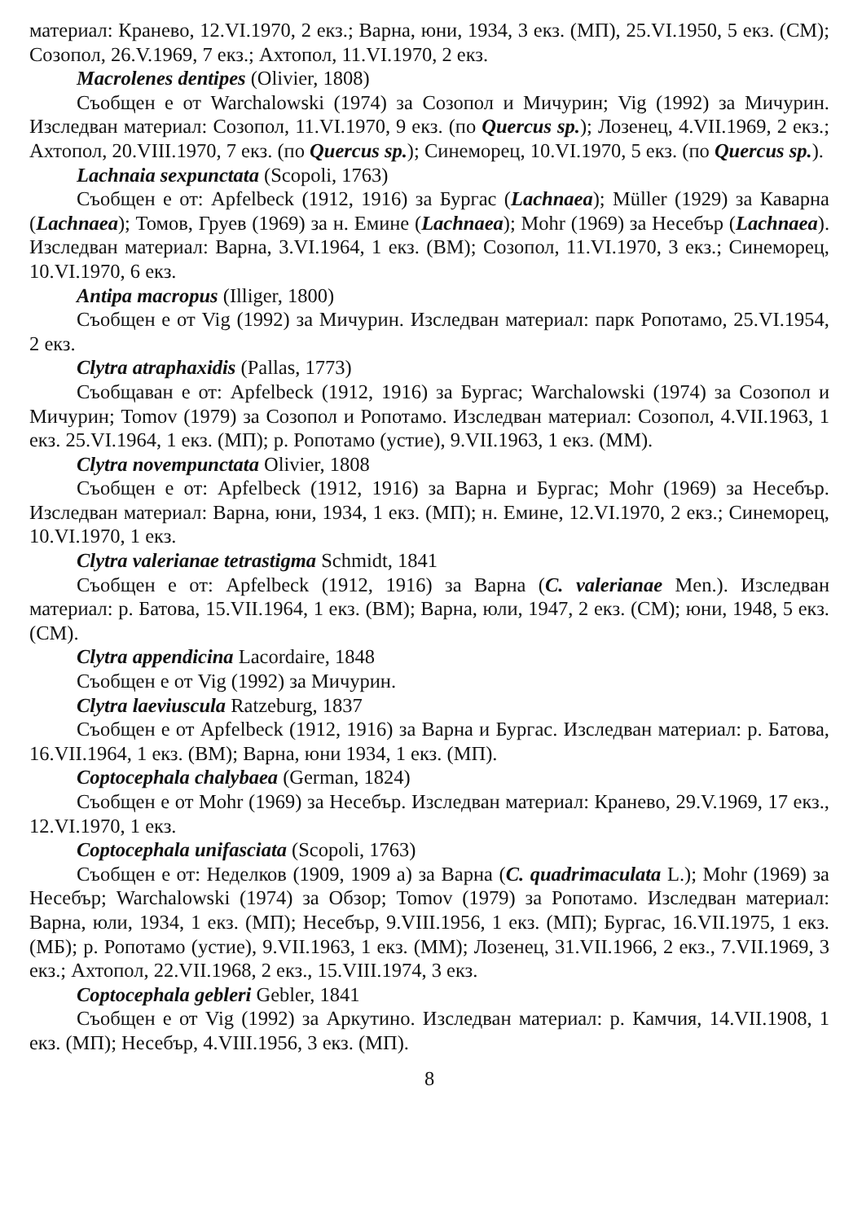материал: Кранево, 12.VI.1970, 2 екз.; Варна, юни, 1934, 3 екз. (МП), 25.VI.1950, 5 екз. (СМ); Созопол, 26.V.1969, 7 екз.; Ахтопол, 11.VI.1970, 2 екз.
Macrolenes dentipes (Olivier, 1808)
Съобщен е от Warchalowski (1974) за Созопол и Мичурин; Vig (1992) за Мичурин. Изследван материал: Созопол, 11.VI.1970, 9 екз. (по Quercus sp.); Лозенец, 4.VII.1969, 2 екз.; Ахтопол, 20.VIII.1970, 7 екз. (по Quercus sp.); Синеморец, 10.VI.1970, 5 екз. (по Quercus sp.).
Lachnaia sexpunctata (Scopoli, 1763)
Съобщен е от: Apfelbeck (1912, 1916) за Бургас (Lachnaea); Müller (1929) за Каварна (Lachnaea); Томов, Груев (1969) за н. Емине (Lachnaea); Mohr (1969) за Несебър (Lachnaea). Изследван материал: Варна, 3.VI.1964, 1 екз. (ВМ); Созопол, 11.VI.1970, 3 екз.; Синеморец, 10.VI.1970, 6 екз.
Antipa macropus (Illiger, 1800)
Съобщен е от Vig (1992) за Мичурин. Изследван материал: парк Ропотамо, 25.VI.1954, 2 екз.
Clytra atraphaxidis (Pallas, 1773)
Съобщаван е от: Apfelbeck (1912, 1916) за Бургас; Warchalowski (1974) за Созопол и Мичурин; Tomov (1979) за Созопол и Ропотамо. Изследван материал: Созопол, 4.VII.1963, 1 екз. 25.VI.1964, 1 екз. (МП); р. Ропотамо (устие), 9.VII.1963, 1 екз. (ММ).
Clytra novempunctata Olivier, 1808
Съобщен е от: Apfelbeck (1912, 1916) за Варна и Бургас; Mohr (1969) за Несебър. Изследван материал: Варна, юни, 1934, 1 екз. (МП); н. Емине, 12.VI.1970, 2 екз.; Синеморец, 10.VI.1970, 1 екз.
Clytra valerianae tetrastigma Schmidt, 1841
Съобщен е от: Apfelbeck (1912, 1916) за Варна (C. valerianae Men.). Изследван материал: р. Батова, 15.VII.1964, 1 екз. (ВМ); Варна, юли, 1947, 2 екз. (СМ); юни, 1948, 5 екз. (СМ).
Clytra appendicina Lacordaire, 1848
Съобщен е от Vig (1992) за Мичурин.
Clytra laeviuscula Ratzeburg, 1837
Съобщен е от Apfelbeck (1912, 1916) за Варна и Бургас. Изследван материал: р. Батова, 16.VII.1964, 1 екз. (ВМ); Варна, юни 1934, 1 екз. (МП).
Coptocephala chalybaea (German, 1824)
Съобщен е от Mohr (1969) за Несебър. Изследван материал: Кранево, 29.V.1969, 17 екз., 12.VI.1970, 1 екз.
Coptocephala unifasciata (Scopoli, 1763)
Съобщен е от: Неделков (1909, 1909 а) за Варна (C. quadrimaculata L.); Mohr (1969) за Несебър; Warchalowski (1974) за Обзор; Tomov (1979) за Ропотамо. Изследван материал: Варна, юли, 1934, 1 екз. (МП); Несебър, 9.VIII.1956, 1 екз. (МП); Бургас, 16.VII.1975, 1 екз. (МБ); р. Ропотамо (устие), 9.VII.1963, 1 екз. (ММ); Лозенец, 31.VII.1966, 2 екз., 7.VII.1969, 3 екз.; Ахтопол, 22.VII.1968, 2 екз., 15.VIII.1974, 3 екз.
Coptocephala gebleri Gebler, 1841
Съобщен е от Vig (1992) за Аркутино. Изследван материал: р. Камчия, 14.VII.1908, 1 екз. (МП); Несебър, 4.VIII.1956, 3 екз. (МП).
8